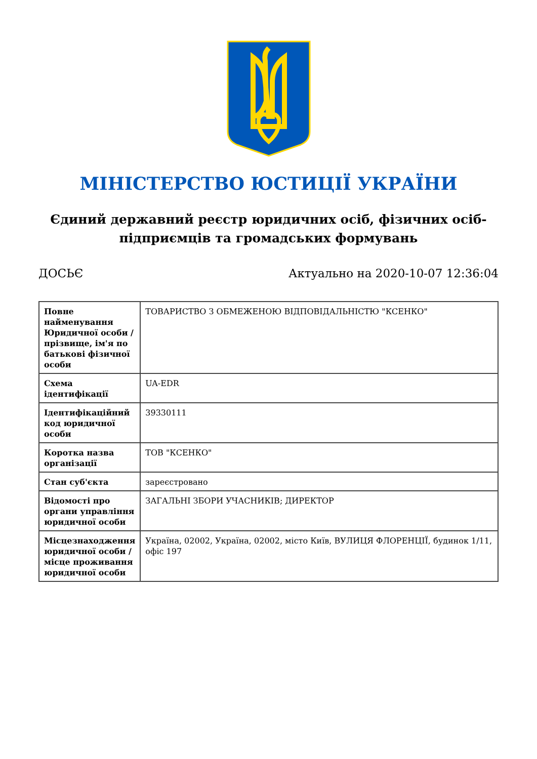МІНІСТЕРСТВО ЮСТИЦІЇ УКРАЇНИ
Єдиний державний реєстр юридичних осіб, фізичних осіб-підприємців та громадських формувань
ДОСЬЄ Актуально на 2020-10-07 12:36:04
| Повне найменування Юридичної особи / прізвище, ім'я по батькові фізичної особи | ТОВАРИСТВО З ОБМЕЖЕНОЮ ВІДПОВІДАЛЬНІСТЮ "КСЕНКО" |
| Схема ідентифікації | UA-EDR |
| Ідентифікаційний код юридичної особи | 39330111 |
| Коротка назва організації | ТОВ "КСЕНКО" |
| Стан суб'єкта | зареєстровано |
| Відомості про органи управління юридичної особи | ЗАГАЛЬНІ ЗБОРИ УЧАСНИКІВ; ДИРЕКТОР |
| Місцезнаходження юридичної особи / місце проживання юридичної особи | Україна, 02002, Україна, 02002, місто Київ, ВУЛИЦЯ ФЛОРЕНЦІЇ, будинок 1/11, офіс 197 |